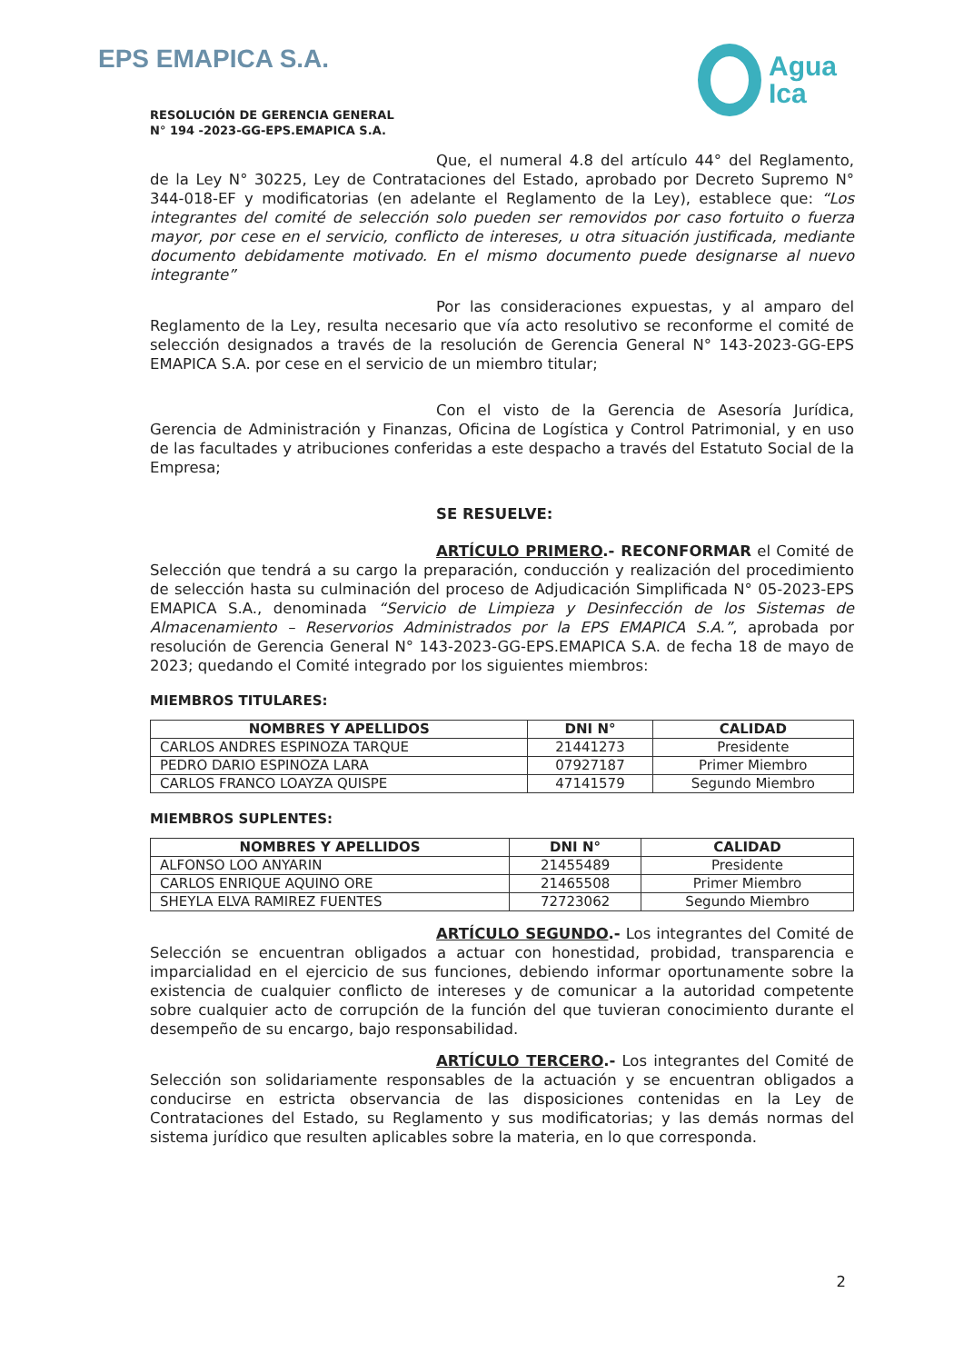EPS EMAPICA S.A.
Agua
Ica
RESOLUCIÓN DE GERENCIA GENERAL
N° 194 -2023-GG-EPS.EMAPICA S.A.
Que, el numeral 4.8 del artículo 44° del Reglamento, de la Ley N° 30225, Ley de Contrataciones del Estado, aprobado por Decreto Supremo N° 344-018-EF y modificatorias (en adelante el Reglamento de la Ley), establece que: “Los integrantes del comité de selección solo pueden ser removidos por caso fortuito o fuerza mayor, por cese en el servicio, conflicto de intereses, u otra situación justificada, mediante documento debidamente motivado. En el mismo documento puede designarse al nuevo integrante”
Por las consideraciones expuestas, y al amparo del Reglamento de la Ley, resulta necesario que vía acto resolutivo se reconforme el comité de selección designados a través de la resolución de Gerencia General N° 143-2023-GG-EPS EMAPICA S.A. por cese en el servicio de un miembro titular;
Con el visto de la Gerencia de Asesoría Jurídica, Gerencia de Administración y Finanzas, Oficina de Logística y Control Patrimonial, y en uso de las facultades y atribuciones conferidas a este despacho a través del Estatuto Social de la Empresa;
SE RESUELVE:
ARTÍCULO PRIMERO.- RECONFORMAR el Comité de Selección que tendrá a su cargo la preparación, conducción y realización del procedimiento de selección hasta su culminación del proceso de Adjudicación Simplificada N° 05-2023-EPS EMAPICA S.A., denominada “Servicio de Limpieza y Desinfección de los Sistemas de Almacenamiento – Reservorios Administrados por la EPS EMAPICA S.A.”, aprobada por resolución de Gerencia General N° 143-2023-GG-EPS.EMAPICA S.A. de fecha 18 de mayo de 2023; quedando el Comité integrado por los siguientes miembros:
MIEMBROS TITULARES:
| NOMBRES Y APELLIDOS | DNI N° | CALIDAD |
| --- | --- | --- |
| CARLOS ANDRES ESPINOZA TARQUE | 21441273 | Presidente |
| PEDRO DARIO ESPINOZA LARA | 07927187 | Primer Miembro |
| CARLOS FRANCO LOAYZA QUISPE | 47141579 | Segundo Miembro |
MIEMBROS SUPLENTES:
| NOMBRES Y APELLIDOS | DNI N° | CALIDAD |
| --- | --- | --- |
| ALFONSO LOO ANYARIN | 21455489 | Presidente |
| CARLOS ENRIQUE AQUINO ORE | 21465508 | Primer Miembro |
| SHEYLA ELVA RAMIREZ FUENTES | 72723062 | Segundo Miembro |
ARTÍCULO SEGUNDO.- Los integrantes del Comité de Selección se encuentran obligados a actuar con honestidad, probidad, transparencia e imparcialidad en el ejercicio de sus funciones, debiendo informar oportunamente sobre la existencia de cualquier conflicto de intereses y de comunicar a la autoridad competente sobre cualquier acto de corrupción de la función del que tuvieran conocimiento durante el desempeño de su encargo, bajo responsabilidad.
ARTÍCULO TERCERO.- Los integrantes del Comité de Selección son solidariamente responsables de la actuación y se encuentran obligados a conducirse en estricta observancia de las disposiciones contenidas en la Ley de Contrataciones del Estado, su Reglamento y sus modificatorias; y las demás normas del sistema jurídico que resulten aplicables sobre la materia, en lo que corresponda.
2